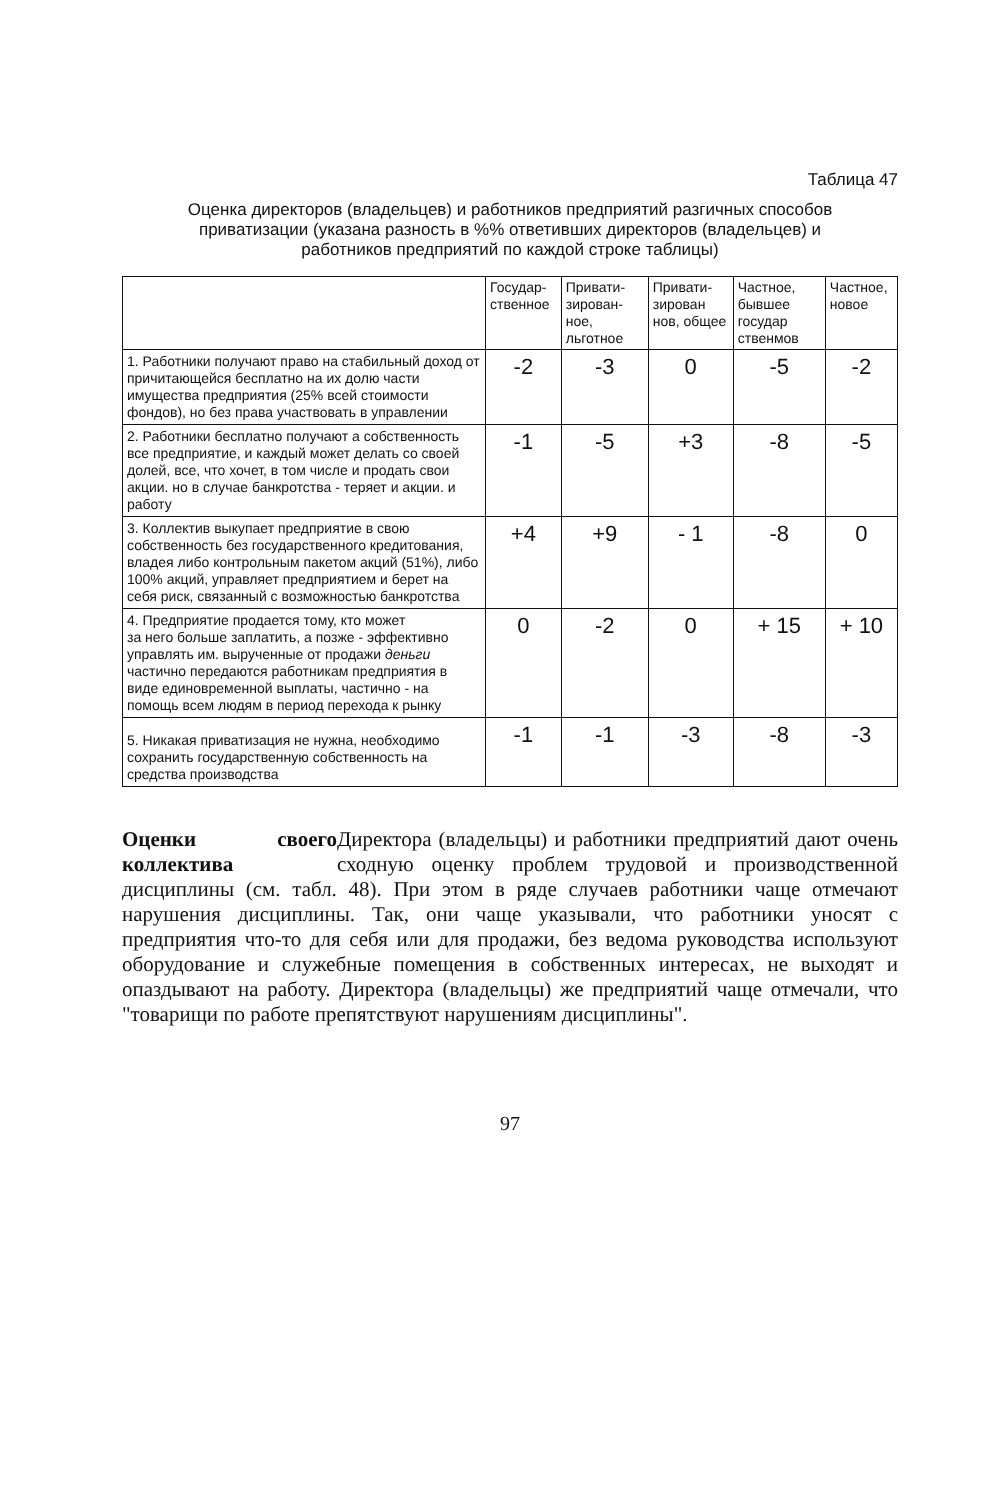Таблица 47
Оценка директоров (владельцев) и работников предприятий разгичных способов приватизации (указана разность в %% ответивших директоров (владельцев) и работников предприятий по каждой строке таблицы)
| | Государ-ственное | Привати-зирован-ное, льготное | Привати-зирован нов, общее | Частное, бывшее государ ственмов | Частное, новое |
| --- | --- | --- | --- | --- | --- |
| 1. Работники получают право на стабильный доход от причитающейся бесплатно на их долю части имущества предприятия (25% всей стоимости фондов), но без права участвовать в управлении | -2 | -3 | 0 | -5 | -2 |
| 2. Работники бесплатно получают а собственность все предприятие, и каждый может делать со своей долей, все, что хочет, в том числе и продать свои акции. но в случае банкротства - теряет и акции. и работу | -1 | -5 | +3 | -8 | -5 |
| 3. Коллектив выкупает предприятие в свою собственность без государственного кредитования, владея либо контрольным пакетом акций (51%), либо 100% акций, управляет предприятием и берет на себя риск, связанный с возможностью банкротства | +4 | +9 | - 1 | -8 | 0 |
| 4. Предприятие продается тому, кто может за него больше заплатить, а позже - эффективно управлять им. вырученные от продажи деньги частично передаются работникам предприятия в виде единовременной выплаты, частично - на помощь всем людям в период перехода к рынку | 0 | -2 | 0 | + 15 | + 10 |
| 5. Никакая приватизация не нужна, необходимо сохранить государственную собственность на средства производства | -1 | -1 | -3 | -8 | -3 |
Оценки своего коллектива
Директора (владельцы) и работники предприятий дают очень сходную оценку проблем трудовой и производственной дисциплины (см. табл. 48). При этом в ряде случаев работники чаще отмечают нарушения дисциплины. Так, они чаще указывали, что работники уносят с предприятия что-то для себя или для продажи, без ведома руководства используют оборудование и служебные помещения в собственных интересах, не выходят и опаздывают на работу. Директора (владельцы) же предприятий чаще отмечали, что "товарищи по работе препятствуют нарушениям дисциплины".
97